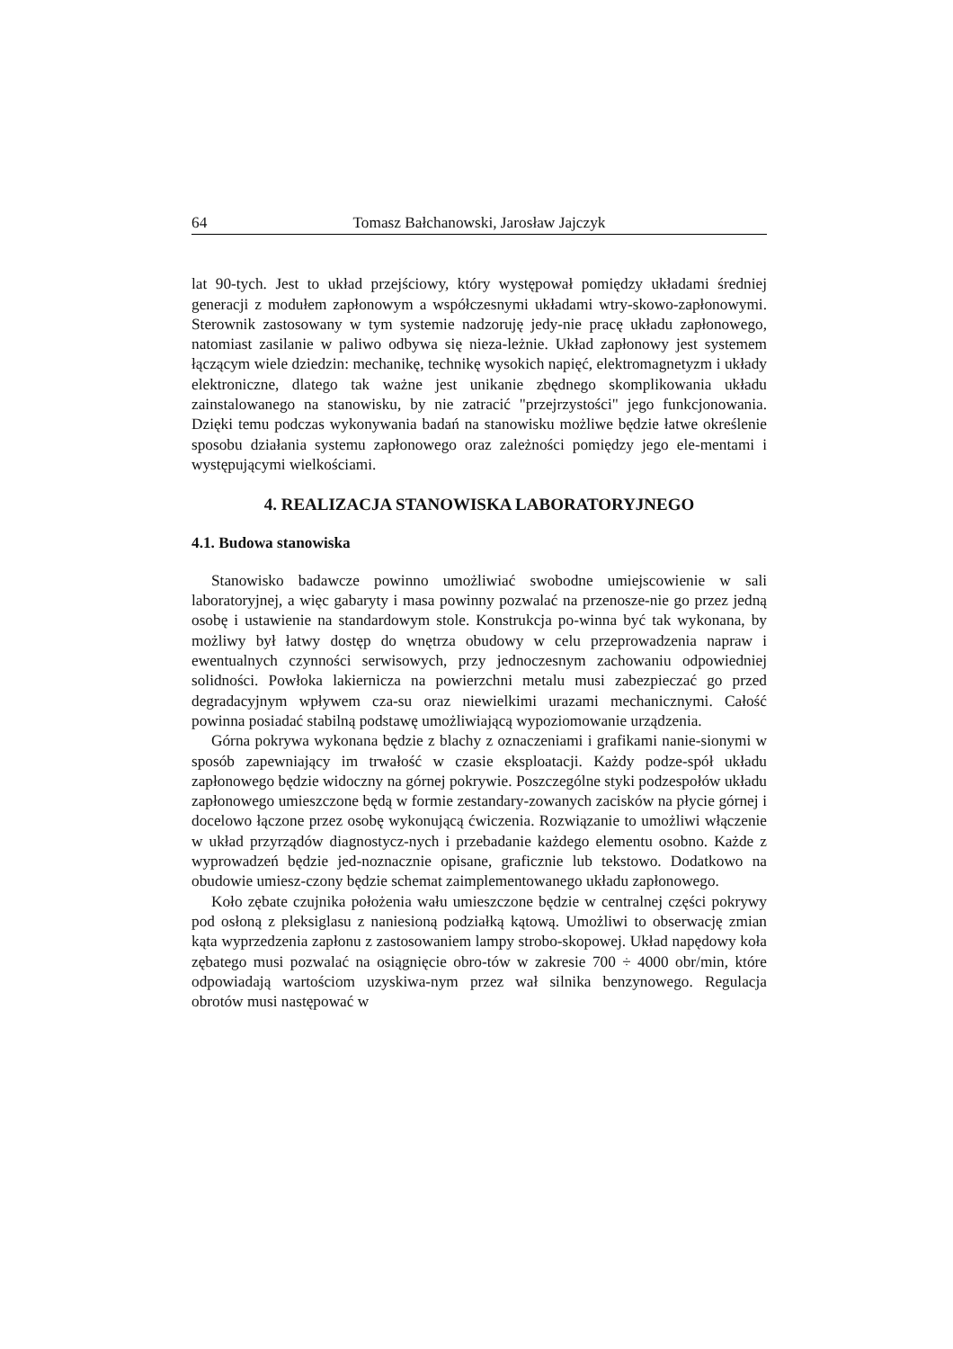64 Tomasz Bałchanowski, Jarosław Jajczyk
lat 90-tych. Jest to układ przejściowy, który występował pomiędzy układami średniej generacji z modułem zapłonowym a współczesnymi układami wtry-skowo-zapłonowymi. Sterownik zastosowany w tym systemie nadzoruję jedy-nie pracę układu zapłonowego, natomiast zasilanie w paliwo odbywa się nieza-leżnie. Układ zapłonowy jest systemem łączącym wiele dziedzin: mechanikę, technikę wysokich napięć, elektromagnetyzm i układy elektroniczne, dlatego tak ważne jest unikanie zbędnego skomplikowania układu zainstalowanego na stanowisku, by nie zatracić "przejrzystości" jego funkcjonowania. Dzięki temu podczas wykonywania badań na stanowisku możliwe będzie łatwe określenie sposobu działania systemu zapłonowego oraz zależności pomiędzy jego ele-mentami i występującymi wielkościami.
4. REALIZACJA STANOWISKA LABORATORYJNEGO
4.1. Budowa stanowiska
Stanowisko badawcze powinno umożliwiać swobodne umiejscowienie w sali laboratoryjnej, a więc gabaryty i masa powinny pozwalać na przenosze-nie go przez jedną osobę i ustawienie na standardowym stole. Konstrukcja po-winna być tak wykonana, by możliwy był łatwy dostęp do wnętrza obudowy w celu przeprowadzenia napraw i ewentualnych czynności serwisowych, przy jednoczesnym zachowaniu odpowiedniej solidności. Powłoka lakiernicza na powierzchni metalu musi zabezpieczać go przed degradacyjnym wpływem cza-su oraz niewielkimi urazami mechanicznymi. Całość powinna posiadać stabilną podstawę umożliwiającą wypoziomowanie urządzenia.
Górna pokrywa wykonana będzie z blachy z oznaczeniami i grafikami nanie-sionymi w sposób zapewniający im trwałość w czasie eksploatacji. Każdy podze-spół układu zapłonowego będzie widoczny na górnej pokrywie. Poszczególne styki podzespołów układu zapłonowego umieszczone będą w formie zestandary-zowanych zacisków na płycie górnej i docelowo łączone przez osobę wykonującą ćwiczenia. Rozwiązanie to umożliwi włączenie w układ przyrządów diagnostycz-nych i przebadanie każdego elementu osobno. Każde z wyprowadzeń będzie jed-noznacznie opisane, graficznie lub tekstowo. Dodatkowo na obudowie umiesz-czony będzie schemat zaimplementowanego układu zapłonowego.
Koło zębate czujnika położenia wału umieszczone będzie w centralnej części pokrywy pod osłoną z pleksiglasu z naniesioną podziałką kątową. Umożliwi to obserwację zmian kąta wyprzedzenia zapłonu z zastosowaniem lampy strobo-skopowej. Układ napędowy koła zębatego musi pozwalać na osiągnięcie obro-tów w zakresie 700 ÷ 4000 obr/min, które odpowiadają wartościom uzyskiwa-nym przez wał silnika benzynowego. Regulacja obrotów musi następować w